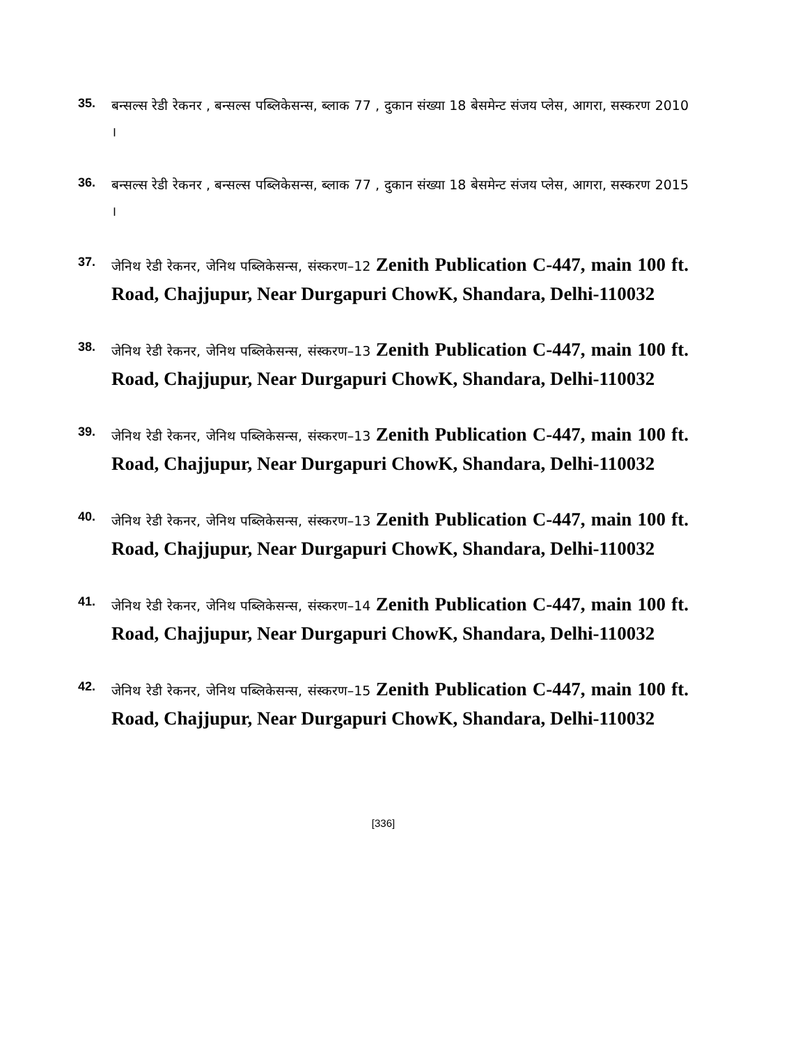35.
बन्सल्स रेडी रेकनर , बन्सल्स पब्लिकेसन्स, ब्लाक 77 , दुकान संख्या 18 बेसमेन्ट संजय प्लेस, आगरा, सस्करण 2010 ।
36.
बन्सल्स रेडी रेकनर , बन्सल्स पब्लिकेसन्स, ब्लाक 77 , दुकान संख्या 18 बेसमेन्ट संजय प्लेस, आगरा, सस्करण 2015 ।
37.
जेनिथ रेडी रेकनर, जेनिथ पब्लिकेसन्स, संस्करण–12 Zenith Publication C-447, main 100 ft. Road, Chajjupur, Near Durgapuri ChowK, Shandara, Delhi-110032
38.
जेनिथ रेडी रेकनर, जेनिथ पब्लिकेसन्स, संस्करण–13 Zenith Publication C-447, main 100 ft. Road, Chajjupur, Near Durgapuri ChowK, Shandara, Delhi-110032
39.
जेनिथ रेडी रेकनर, जेनिथ पब्लिकेसन्स, संस्करण–13 Zenith Publication C-447, main 100 ft. Road, Chajjupur, Near Durgapuri ChowK, Shandara, Delhi-110032
40.
जेनिथ रेडी रेकनर, जेनिथ पब्लिकेसन्स, संस्करण–13 Zenith Publication C-447, main 100 ft. Road, Chajjupur, Near Durgapuri ChowK, Shandara, Delhi-110032
41.
जेनिथ रेडी रेकनर, जेनिथ पब्लिकेसन्स, संस्करण–14 Zenith Publication C-447, main 100 ft. Road, Chajjupur, Near Durgapuri ChowK, Shandara, Delhi-110032
42.
जेनिथ रेडी रेकनर, जेनिथ पब्लिकेसन्स, संस्करण–15 Zenith Publication C-447, main 100 ft. Road, Chajjupur, Near Durgapuri ChowK, Shandara, Delhi-110032
[336]